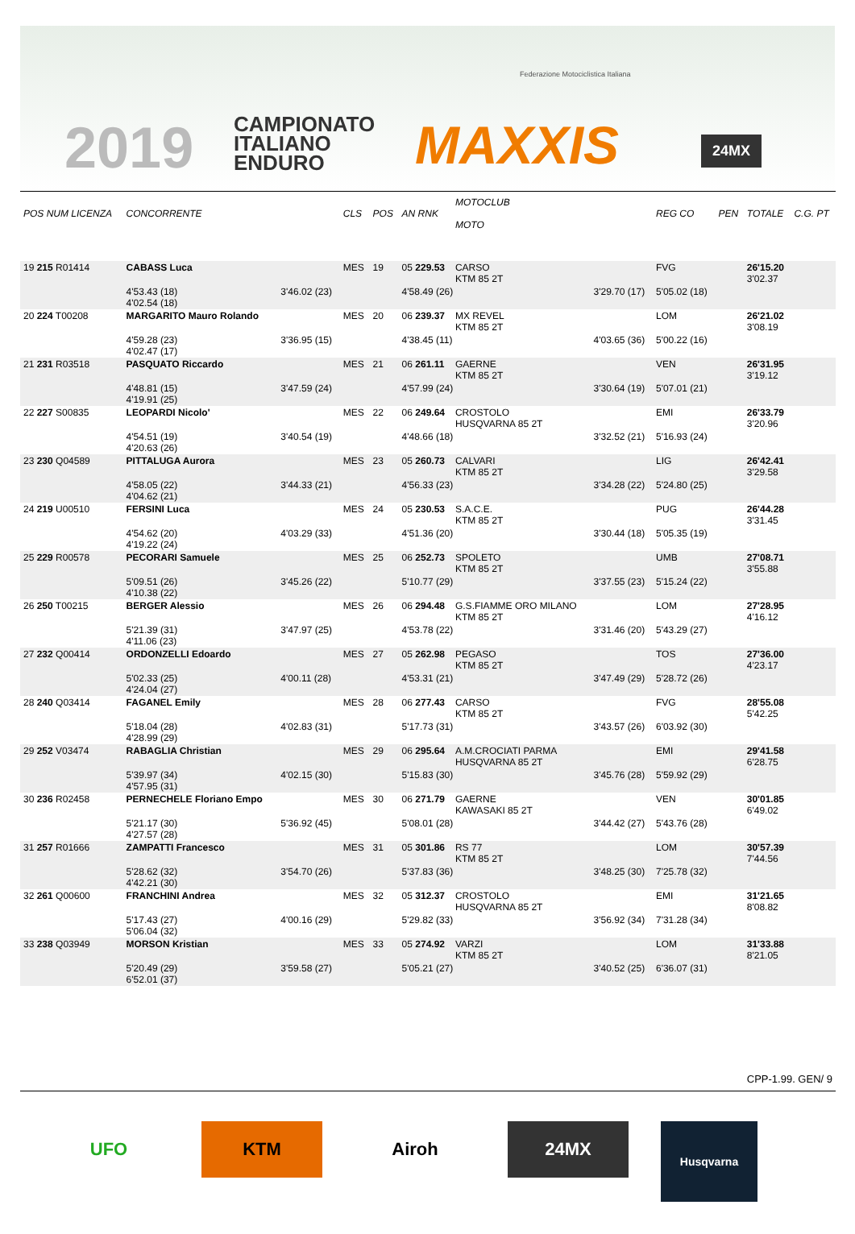Federazione Motociclistica Italiana
2019
CAMPIONATO
ITALIANO
ENDURO
MAXXIS 24MX
| POS NUM LICENZA | CONCORRENTE | | CLS | POS | AN RNK | MOTOCLUB MOTO | | REG CO | PEN | TOTALE | C.G. PT |
| --- | --- | --- | --- | --- | --- | --- | --- | --- | --- | --- | --- |
| 19 215 R01414 | CABASS Luca | | MES | 19 | 05 229.53 | CARSO KTM 85 2T | | FVG | | 26'15.20 3'02.37 | |
| | 4'53.43 (18) 4'02.54 (18) | 3'46.02 (23) | | | 4'58.49 (26) | | 3'29.70 (17) | 5'05.02 (18) | | | |
| 20 224 T00208 | MARGARITO Mauro Rolando | | MES | 20 | 06 239.37 | MX REVEL KTM 85 2T | | LOM | | 26'21.02 3'08.19 | |
| | 4'59.28 (23) 4'02.47 (17) | 3'36.95 (15) | | | 4'38.45 (11) | | 4'03.65 (36) | 5'00.22 (16) | | | |
| 21 231 R03518 | PASQUATO Riccardo | | MES | 21 | 06 261.11 | GAERNE KTM 85 2T | | VEN | | 26'31.95 3'19.12 | |
| | 4'48.81 (15) 4'19.91 (25) | 3'47.59 (24) | | | 4'57.99 (24) | | 3'30.64 (19) | 5'07.01 (21) | | | |
| 22 227 S00835 | LEOPARDI Nicolo' | | MES | 22 | 06 249.64 | CROSTOLO HUSQVARNA 85 2T | | EMI | | 26'33.79 3'20.96 | |
| | 4'54.51 (19) 4'20.63 (26) | 3'40.54 (19) | | | 4'48.66 (18) | | 3'32.52 (21) | 5'16.93 (24) | | | |
| 23 230 Q04589 | PITTALUGA Aurora | | MES | 23 | 05 260.73 | CALVARI KTM 85 2T | | LIG | | 26'42.41 3'29.58 | |
| | 4'58.05 (22) 4'04.62 (21) | 3'44.33 (21) | | | 4'56.33 (23) | | 3'34.28 (22) | 5'24.80 (25) | | | |
| 24 219 U00510 | FERSINI Luca | | MES | 24 | 05 230.53 | S.A.C.E. KTM 85 2T | | PUG | | 26'44.28 3'31.45 | |
| | 4'54.62 (20) 4'19.22 (24) | 4'03.29 (33) | | | 4'51.36 (20) | | 3'30.44 (18) | 5'05.35 (19) | | | |
| 25 229 R00578 | PECORARI Samuele | | MES | 25 | 06 252.73 | SPOLETO KTM 85 2T | | UMB | | 27'08.71 3'55.88 | |
| | 5'09.51 (26) 4'10.38 (22) | 3'45.26 (22) | | | 5'10.77 (29) | | 3'37.55 (23) | 5'15.24 (22) | | | |
| 26 250 T00215 | BERGER Alessio | | MES | 26 | 06 294.48 | G.S.FIAMME ORO MILANO KTM 85 2T | | LOM | | 27'28.95 4'16.12 | |
| | 5'21.39 (31) 4'11.06 (23) | 3'47.97 (25) | | | 4'53.78 (22) | | 3'31.46 (20) | 5'43.29 (27) | | | |
| 27 232 Q00414 | ORDONZELLI Edoardo | | MES | 27 | 05 262.98 | PEGASO KTM 85 2T | | TOS | | 27'36.00 4'23.17 | |
| | 5'02.33 (25) 4'24.04 (27) | 4'00.11 (28) | | | 4'53.31 (21) | | 3'47.49 (29) | 5'28.72 (26) | | | |
| 28 240 Q03414 | FAGANEL Emily | | MES | 28 | 06 277.43 | CARSO KTM 85 2T | | FVG | | 28'55.08 5'42.25 | |
| | 5'18.04 (28) 4'28.99 (29) | 4'02.83 (31) | | | 5'17.73 (31) | | 3'43.57 (26) | 6'03.92 (30) | | | |
| 29 252 V03474 | RABAGLIA Christian | | MES | 29 | 06 295.64 | A.M.CROCIATI PARMA HUSQVARNA 85 2T | | EMI | | 29'41.58 6'28.75 | |
| | 5'39.97 (34) 4'57.95 (31) | 4'02.15 (30) | | | 5'15.83 (30) | | 3'45.76 (28) | 5'59.92 (29) | | | |
| 30 236 R02458 | PERNECHELE Floriano Empo | | MES | 30 | 06 271.79 | GAERNE KAWASAKI 85 2T | | VEN | | 30'01.85 6'49.02 | |
| | 5'21.17 (30) 4'27.57 (28) | 5'36.92 (45) | | | 5'08.01 (28) | | 3'44.42 (27) | 5'43.76 (28) | | | |
| 31 257 R01666 | ZAMPATTI Francesco | | MES | 31 | 05 301.86 | RS 77 KTM 85 2T | | LOM | | 30'57.39 7'44.56 | |
| | 5'28.62 (32) 4'42.21 (30) | 3'54.70 (26) | | | 5'37.83 (36) | | 3'48.25 (30) | 7'25.78 (32) | | | |
| 32 261 Q00600 | FRANCHINI Andrea | | MES | 32 | 05 312.37 | CROSTOLO HUSQVARNA 85 2T | | EMI | | 31'21.65 8'08.82 | |
| | 5'17.43 (27) 5'06.04 (32) | 4'00.16 (29) | | | 5'29.82 (33) | | 3'56.92 (34) | 7'31.28 (34) | | | |
| 33 238 Q03949 | MORSON Kristian | | MES | 33 | 05 274.92 | VARZI KTM 85 2T | | LOM | | 31'33.88 8'21.05 | |
| | 5'20.49 (29) 6'52.01 (37) | 3'59.58 (27) | | | 5'05.21 (27) | | 3'40.52 (25) | 6'36.07 (31) | | | |
CPP-1.99. GEN/ 9
UFO KTM Airoh 24MX
Husqvarna